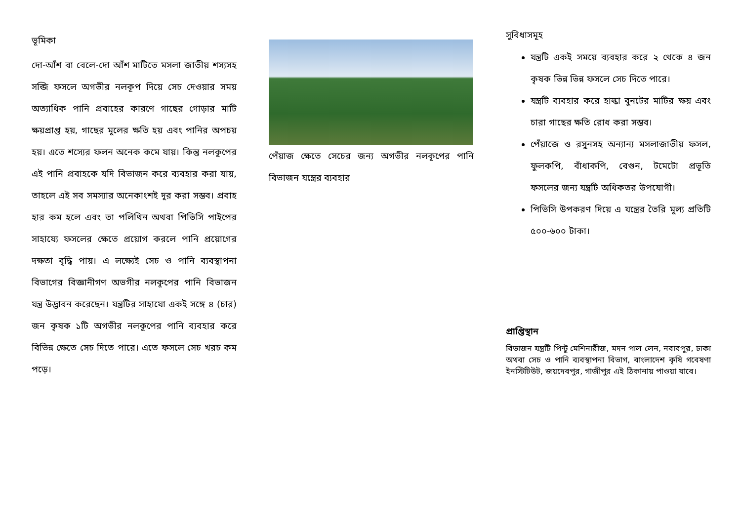ভূমিকা
দো-আঁশ বা বেলে-দো আঁশ মাটিতে মসলা জাতীয় শস্যসহ সব্জি ফসলে অগভীর নলকূপ দিয়ে সেচ দেওয়ার সময় অত্যাধিক পানি প্রবাহের কারণে গাছের গোড়ার মাটি ক্ষয়প্রাপ্ত হয়, গাছের মূলের ক্ষতি হয় এবং পানির অপচয় হয়। এতে শস্যের ফলন অনেক কমে যায়। কিন্তু নলকূপের এই পানি প্রবাহকে যদি বিভাজন করে ব্যবহার করা যায়, তাহলে এই সব সমস্যার অনেকাংশই দূর করা সম্ভব। প্রবাহ হার কম হলে এবং তা পলিথিন অথবা পিভিসি পাইপের সাহায্যে ফসলের ক্ষেতে প্রয়োগ করলে পানি প্রয়োগের দক্ষতা বৃদ্ধি পায়। এ লক্ষ্যেই সেচ ও পানি ব্যবস্থাপনা বিভাগের বিজ্ঞানীগণ অভগীর নলকূপের পানি বিভাজন যন্ত্র উদ্ভাবন করেছেন। যন্ত্রটির সাহাযো একই সঙ্গে ৪ (চার) জন কৃষক ১টি অগভীর নলকূপের পানি ব্যবহার করে বিভিন্ন ক্ষেতে সেচ দিতে পারে। এতে ফসলে সেচ খরচ কম পড়ে।
পেঁয়াজ ক্ষেতে সেচের জন্য অগভীর নলকূপের পানি বিভাজন যন্ত্রের ব্যবহার
সুবিধাসমূহ
যন্ত্রটি একই সময়ে ব্যবহার করে ২ থেকে ৪ জন কৃষক ভিন্ন ভিন্ন ফসলে সেচ দিতে পারে।
যন্ত্রটি ব্যবহার করে হাল্কা বুনটের মাটির ক্ষয় এবং চারা গাছের ক্ষতি রোধ করা সম্ভব।
পেঁয়াজে ও রসুনসহ অন্যান্য মসলাজাতীয় ফসল, ফুলকপি, বাঁধাকপি, বেগুন, টমেটো প্রভূতি ফসলের জন্য যন্ত্রটি অধিকতর উপযোগী।
পিভিসি উপকরণ দিয়ে এ যন্ত্রের তৈরি মূল্য প্রতিটি ৫০০-৬০০ টাকা।
প্রাপ্তিস্থান
বিভাজন যন্ত্রটি পিন্টু মেশিনারীজ, মদন পাল লেন, নবাবপুর, ঢাকা অথবা সেচ ও পানি ব্যবস্থাপনা বিভাগ, বাংলাদেশ কৃষি গবেষণা ইনস্টিটিউট, জয়দেবপুর, গাজীপুর এই ঠিকানায় পাওয়া যাবে।